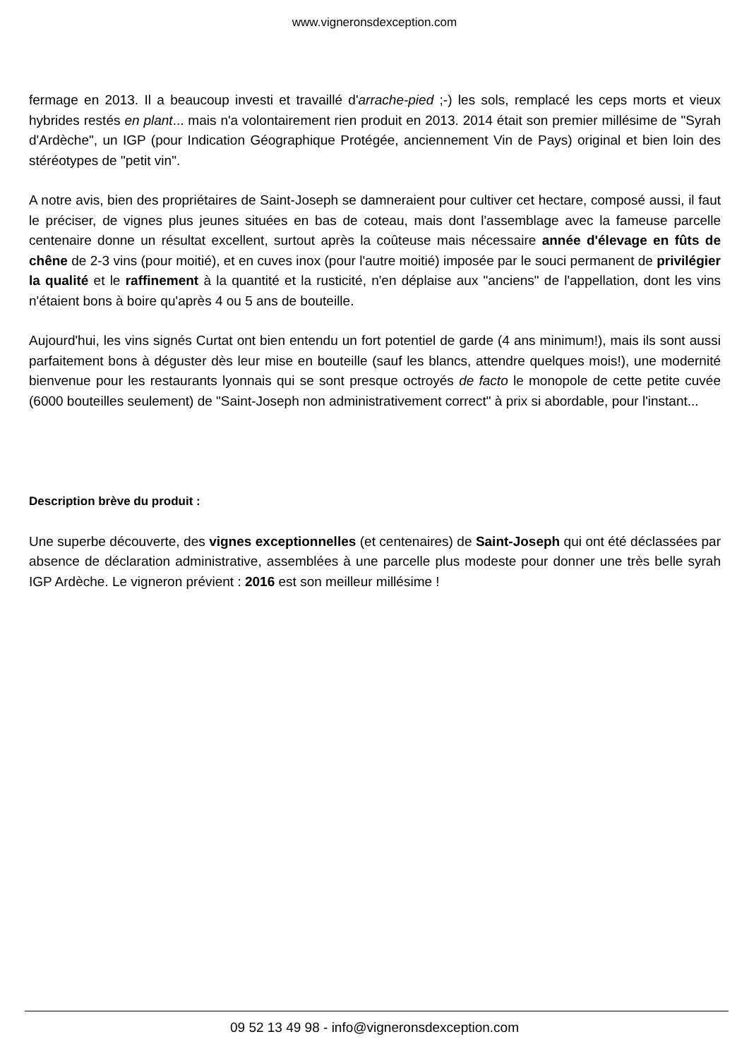www.vigneronsdexception.com
fermage en 2013. Il a beaucoup investi et travaillé d'arrache-pied ;-) les sols, remplacé les ceps morts et vieux hybrides restés en plant... mais n'a volontairement rien produit en 2013. 2014 était son premier millésime de "Syrah d'Ardèche", un IGP (pour Indication Géographique Protégée, anciennement Vin de Pays) original et bien loin des stéréotypes de "petit vin".
A notre avis, bien des propriétaires de Saint-Joseph se damneraient pour cultiver cet hectare, composé aussi, il faut le préciser, de vignes plus jeunes situées en bas de coteau, mais dont l'assemblage avec la fameuse parcelle centenaire donne un résultat excellent, surtout après la coûteuse mais nécessaire année d'élevage en fûts de chêne de 2-3 vins (pour moitié), et en cuves inox (pour l'autre moitié) imposée par le souci permanent de privilégier la qualité et le raffinement à la quantité et la rusticité, n'en déplaise aux "anciens" de l'appellation, dont les vins n'étaient bons à boire qu'après 4 ou 5 ans de bouteille.
Aujourd'hui, les vins signés Curtat ont bien entendu un fort potentiel de garde (4 ans minimum!), mais ils sont aussi parfaitement bons à déguster dès leur mise en bouteille (sauf les blancs, attendre quelques mois!), une modernité bienvenue pour les restaurants lyonnais qui se sont presque octroyés de facto le monopole de cette petite cuvée (6000 bouteilles seulement) de "Saint-Joseph non administrativement correct" à prix si abordable, pour l'instant...
Description brève du produit :
Une superbe découverte, des vignes exceptionnelles (et centenaires) de Saint-Joseph qui ont été déclassées par absence de déclaration administrative, assemblées à une parcelle plus modeste pour donner une très belle syrah IGP Ardèche. Le vigneron prévient : 2016 est son meilleur millésime !
09 52 13 49 98 - info@vigneronsdexception.com